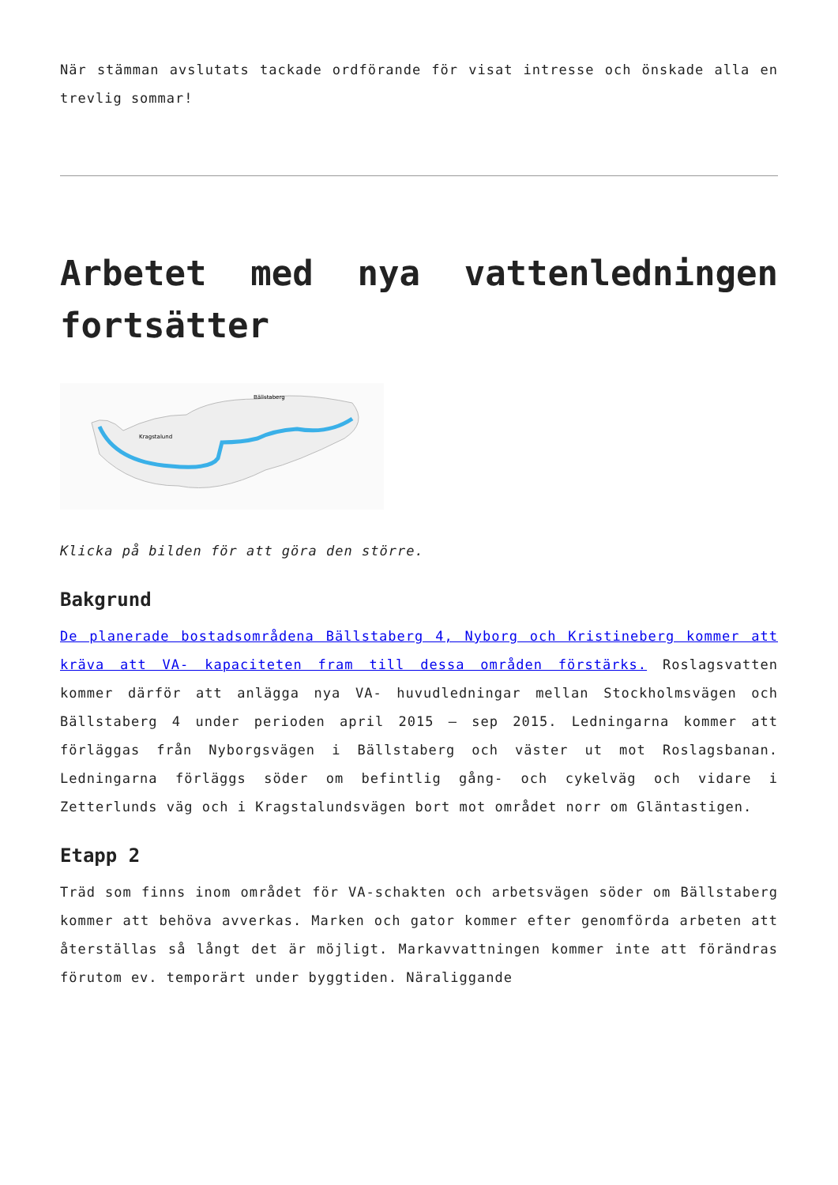När stämman avslutats tackade ordförande för visat intresse och önskade alla en trevlig sommar!
Arbetet med nya vattenledningen fortsätter
Kragstalund
Bällstaberg
Klicka på bilden för att göra den större.
Bakgrund
De planerade bostadsområdena Bällstaberg 4, Nyborg och Kristineberg kommer att kräva att VA- kapaciteten fram till dessa områden förstärks. Roslagsvatten kommer därför att anlägga nya VA- huvudledningar mellan Stockholmsvägen och Bällstaberg 4 under perioden april 2015 – sep 2015. Ledningarna kommer att förläggas från Nyborgsvägen i Bällstaberg och väster ut mot Roslagsbanan. Ledningarna förläggs söder om befintlig gång- och cykelväg och vidare i Zetterlunds väg och i Kragstalundsvägen bort mot området norr om Gläntastigen.
Etapp 2
Träd som finns inom området för VA-schakten och arbetsvägen söder om Bällstaberg kommer att behöva avverkas. Marken och gator kommer efter genomförda arbeten att återställas så långt det är möjligt. Markavvattningen kommer inte att förändras förutom ev. temporärt under byggtiden. Näraliggande